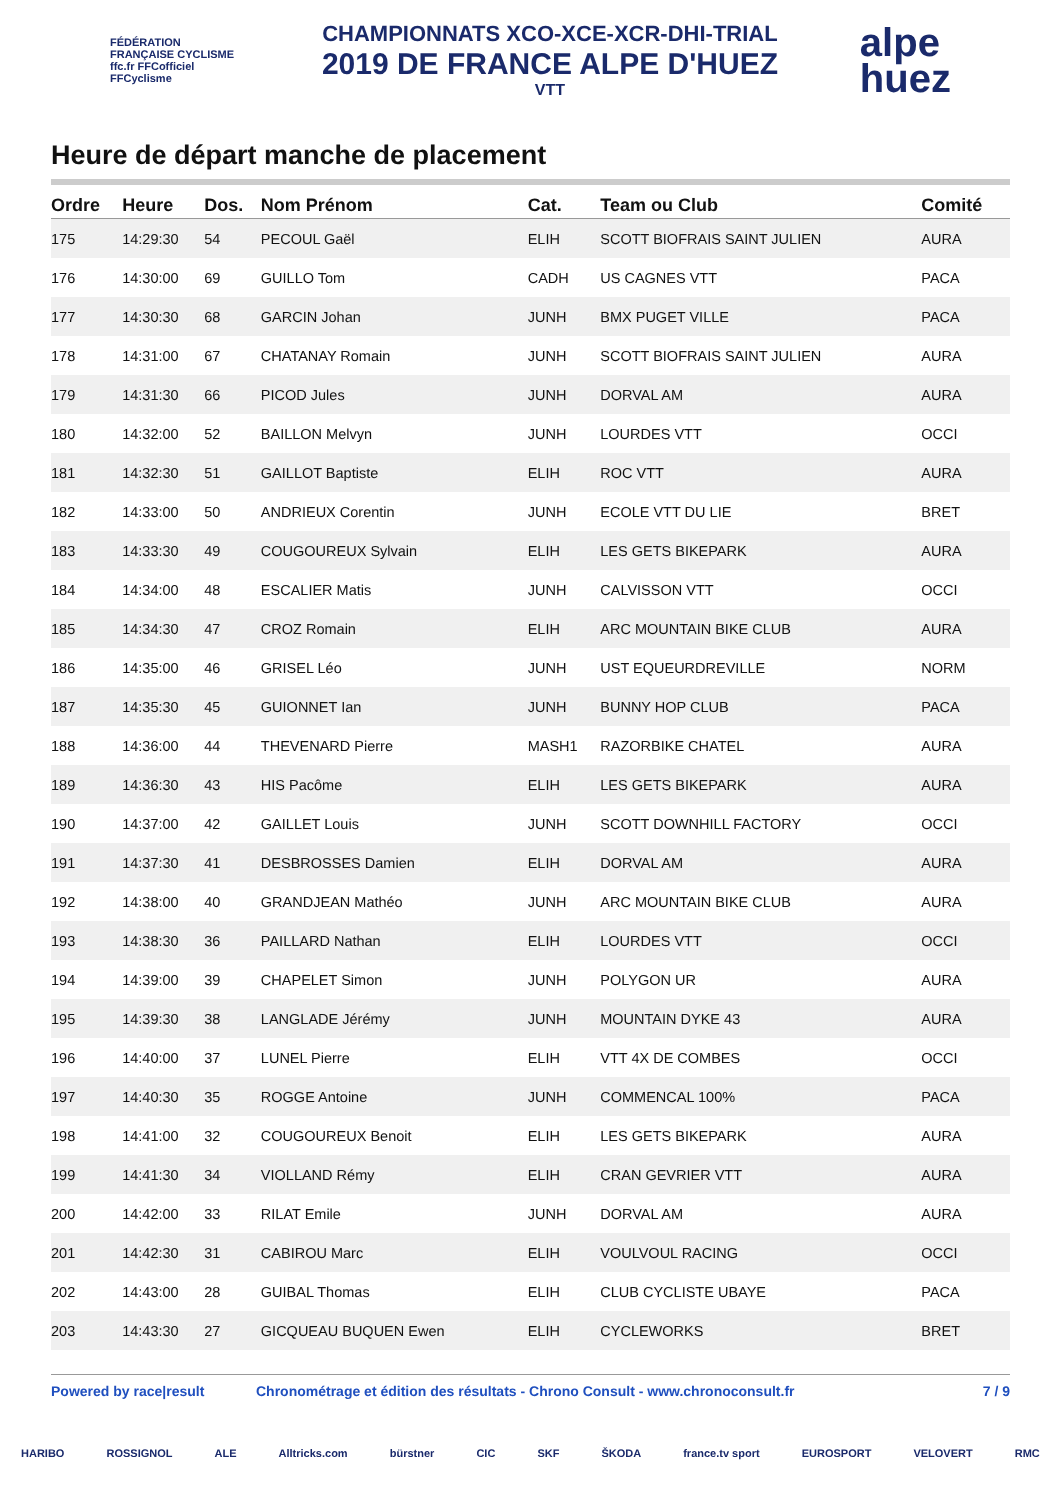FÉDÉRATION FRANÇAISE CYCLISME
ffc.fr FFCofficiel FFCyclisme
CHAMPIONNATS XCO-XCE-XCR-DHI-TRIAL
2019 DE FRANCE ALPE D'HUEZ
VTT
alpe
huez
Heure de départ manche de placement
| Ordre | Heure | Dos. | Nom Prénom | Cat. | Team ou Club | Comité |
| --- | --- | --- | --- | --- | --- | --- |
| 175 | 14:29:30 | 54 | PECOUL Gaël | ELIH | SCOTT BIOFRAIS SAINT JULIEN | AURA |
| 176 | 14:30:00 | 69 | GUILLO Tom | CADH | US CAGNES VTT | PACA |
| 177 | 14:30:30 | 68 | GARCIN Johan | JUNH | BMX PUGET VILLE | PACA |
| 178 | 14:31:00 | 67 | CHATANAY Romain | JUNH | SCOTT BIOFRAIS SAINT JULIEN | AURA |
| 179 | 14:31:30 | 66 | PICOD Jules | JUNH | DORVAL AM | AURA |
| 180 | 14:32:00 | 52 | BAILLON Melvyn | JUNH | LOURDES VTT | OCCI |
| 181 | 14:32:30 | 51 | GAILLOT Baptiste | ELIH | ROC VTT | AURA |
| 182 | 14:33:00 | 50 | ANDRIEUX Corentin | JUNH | ECOLE VTT DU LIE | BRET |
| 183 | 14:33:30 | 49 | COUGOUREUX Sylvain | ELIH | LES GETS BIKEPARK | AURA |
| 184 | 14:34:00 | 48 | ESCALIER Matis | JUNH | CALVISSON VTT | OCCI |
| 185 | 14:34:30 | 47 | CROZ Romain | ELIH | ARC MOUNTAIN BIKE CLUB | AURA |
| 186 | 14:35:00 | 46 | GRISEL Léo | JUNH | UST EQUEURDREVILLE | NORM |
| 187 | 14:35:30 | 45 | GUIONNET Ian | JUNH | BUNNY HOP CLUB | PACA |
| 188 | 14:36:00 | 44 | THEVENARD Pierre | MASH1 | RAZORBIKE CHATEL | AURA |
| 189 | 14:36:30 | 43 | HIS Pacôme | ELIH | LES GETS BIKEPARK | AURA |
| 190 | 14:37:00 | 42 | GAILLET Louis | JUNH | SCOTT DOWNHILL FACTORY | OCCI |
| 191 | 14:37:30 | 41 | DESBROSSES Damien | ELIH | DORVAL AM | AURA |
| 192 | 14:38:00 | 40 | GRANDJEAN Mathéo | JUNH | ARC MOUNTAIN BIKE CLUB | AURA |
| 193 | 14:38:30 | 36 | PAILLARD Nathan | ELIH | LOURDES VTT | OCCI |
| 194 | 14:39:00 | 39 | CHAPELET Simon | JUNH | POLYGON UR | AURA |
| 195 | 14:39:30 | 38 | LANGLADE Jérémy | JUNH | MOUNTAIN DYKE 43 | AURA |
| 196 | 14:40:00 | 37 | LUNEL Pierre | ELIH | VTT 4X DE COMBES | OCCI |
| 197 | 14:40:30 | 35 | ROGGE Antoine | JUNH | COMMENCAL 100% | PACA |
| 198 | 14:41:00 | 32 | COUGOUREUX Benoit | ELIH | LES GETS BIKEPARK | AURA |
| 199 | 14:41:30 | 34 | VIOLLAND Rémy | ELIH | CRAN GEVRIER VTT | AURA |
| 200 | 14:42:00 | 33 | RILAT Emile | JUNH | DORVAL AM | AURA |
| 201 | 14:42:30 | 31 | CABIROU Marc | ELIH | VOULVOUL RACING | OCCI |
| 202 | 14:43:00 | 28 | GUIBAL Thomas | ELIH | CLUB CYCLISTE UBAYE | PACA |
| 203 | 14:43:30 | 27 | GICQUEAU BUQUEN Ewen | ELIH | CYCLEWORKS | BRET |
Powered by race|result Chronométrage et édition des résultats - Chrono Consult - www.chronoconsult.fr 7 / 9
HARIBO ROSSIGNOL ALE Alltricks.com bürstner CIC SKF ŠKODA france.tv sport EUROSPORT VELOVERT RMC